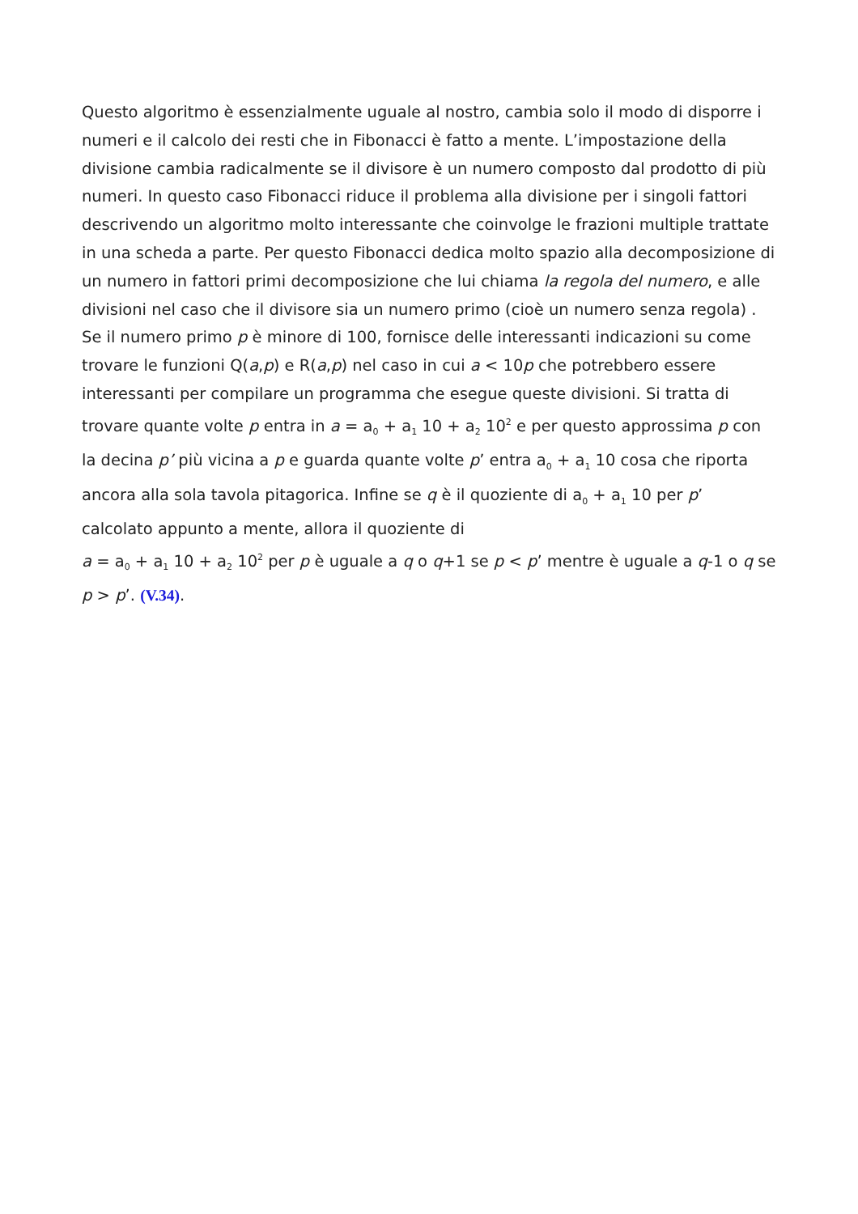Questo algoritmo è essenzialmente uguale al nostro, cambia solo il modo di disporre i numeri e il calcolo dei resti che in Fibonacci è fatto a mente. L’impostazione della divisione cambia radicalmente se il divisore è un numero composto dal prodotto di più numeri. In questo caso Fibonacci riduce il problema alla divisione per i singoli fattori descrivendo un algoritmo molto interessante che coinvolge le frazioni multiple trattate in una scheda a parte. Per questo Fibonacci dedica molto spazio alla decomposizione di un numero in fattori primi decomposizione che lui chiama la regola del numero, e alle divisioni nel caso che il divisore sia un numero primo (cioè un numero senza regola) . Se il numero primo p è minore di 100, fornisce delle interessanti indicazioni su come trovare le funzioni Q(a,p) e R(a,p) nel caso in cui a < 10p che potrebbero essere interessanti per compilare un programma che esegue queste divisioni. Si tratta di trovare quante volte p entra in a = a<sub>0</sub> + a<sub>1</sub> 10 + a<sub>2</sub> 10<sup>2</sup> e per questo approssima p con la decina p’ più vicina a p e guarda quante volte p’ entra a<sub>0</sub> + a<sub>1</sub> 10 cosa che riporta ancora alla sola tavola pitagorica. Infine se q è il quoziente di a<sub>0</sub> + a<sub>1</sub> 10 per p’ calcolato appunto a mente, allora il quoziente di
a = a<sub>0</sub> + a<sub>1</sub> 10 + a<sub>2</sub> 10<sup>2</sup> per p è uguale a q o q+1 se p < p’ mentre è uguale a q-1 o q se p > p’. (V.34).